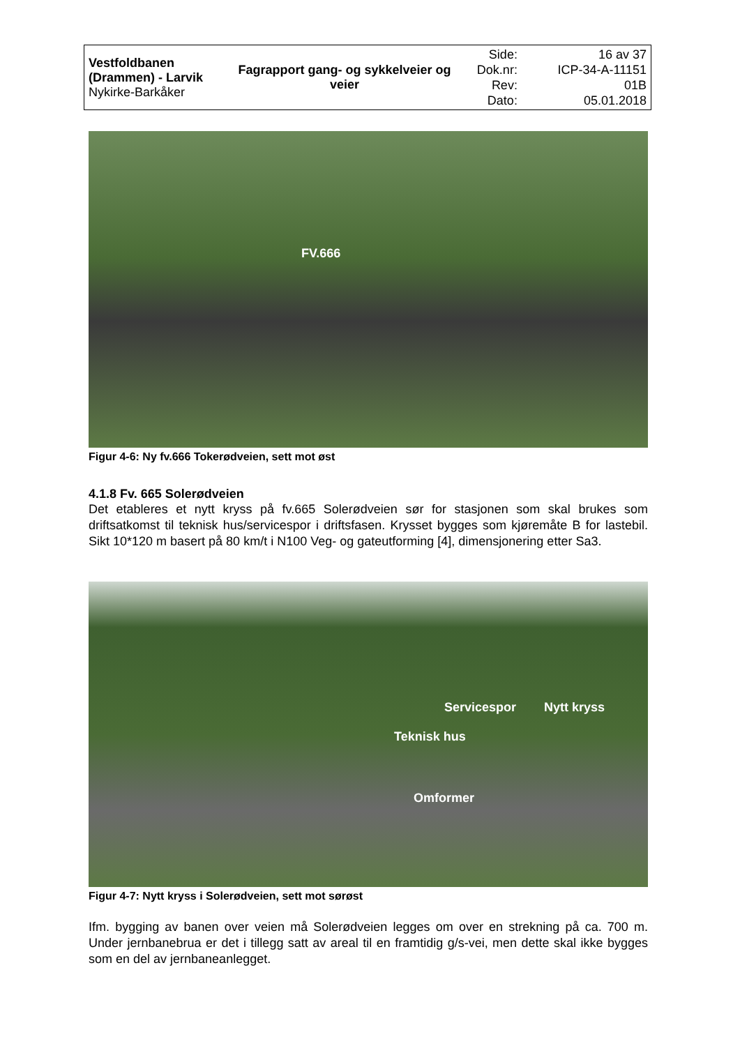| Vestfoldbanen (Drammen) - Larvik Nykirke-Barkåker | Fagrapport gang- og sykkelveier og veier | Side: Dok.nr: Rev: Dato: | 16 av 37 ICP-34-A-11151 01B 05.01.2018 |
FV.666
Figur 4-6: Ny fv.666 Tokerødveien, sett mot øst
4.1.8 Fv. 665 Solerødveien
Det etableres et nytt kryss på fv.665 Solerødveien sør for stasjonen som skal brukes som driftsatkomst til teknisk hus/servicespor i driftsfasen. Krysset bygges som kjøremåte B for lastebil. Sikt 10*120 m basert på 80 km/t i N100 Veg- og gateutforming [4], dimensjonering etter Sa3.
Servicespor Nytt kryss
Teknisk hus
Omformer
Figur 4-7: Nytt kryss i Solerødveien, sett mot sørøst
Ifm. bygging av banen over veien må Solerødveien legges om over en strekning på ca. 700 m. Under jernbanebrua er det i tillegg satt av areal til en framtidig g/s-vei, men dette skal ikke bygges som en del av jernbaneanlegget.